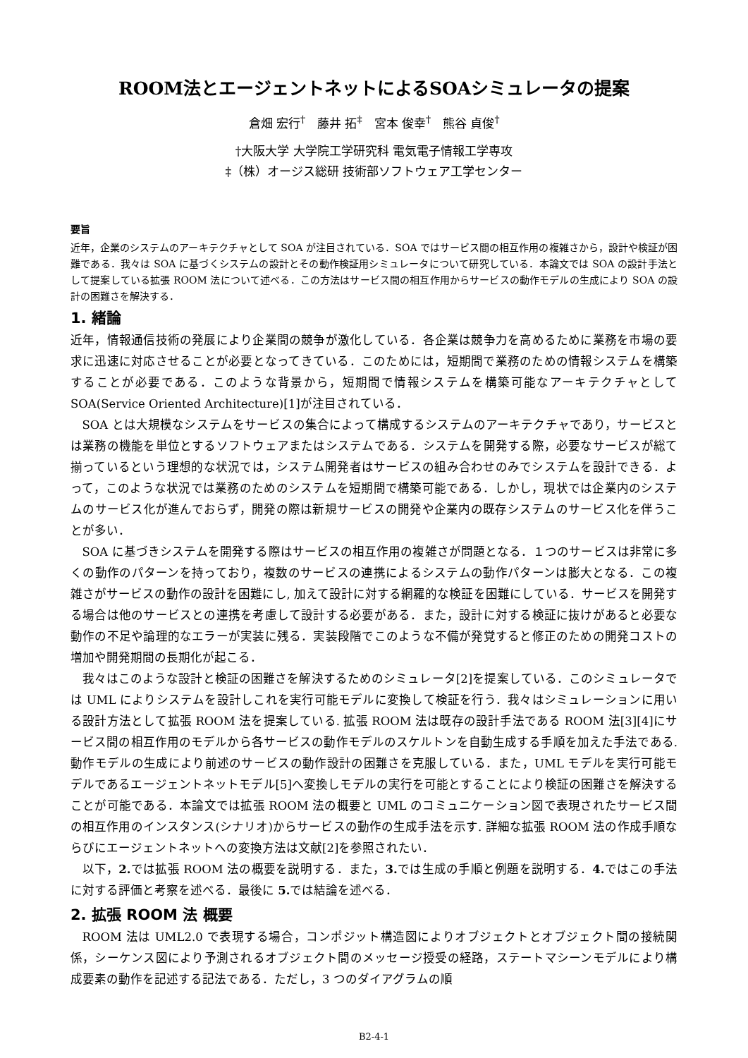ROOM法とエージェントネットによるSOAシミュレータの提案
倉畑 宏行<sup>†</sup>　藤井 拓<sup>‡</sup>　宮本 俊幸<sup>†</sup>　熊谷 貞俊<sup>†</sup>
†大阪大学 大学院工学研究科 電気電子情報工学専攻
‡（株）オージス総研 技術部ソフトウェア工学センター
要旨
近年，企業のシステムのアーキテクチャとして SOA が注目されている．SOA ではサービス間の相互作用の複雑さから，設計や検証が困難である．我々は SOA に基づくシステムの設計とその動作検証用シミュレータについて研究している．本論文では SOA の設計手法として提案している拡張 ROOM 法について述べる．この方法はサービス間の相互作用からサービスの動作モデルの生成により SOA の設計の困難さを解決する．
1. 緒論
近年，情報通信技術の発展により企業間の競争が激化している．各企業は競争力を高めるために業務を市場の要求に迅速に対応させることが必要となってきている．このためには，短期間で業務のための情報システムを構築することが必要である．このような背景から，短期間で情報システムを構築可能なアーキテクチャとして SOA(Service Oriented Architecture)[1]が注目されている．
SOA とは大規模なシステムをサービスの集合によって構成するシステムのアーキテクチャであり，サービスとは業務の機能を単位とするソフトウェアまたはシステムである．システムを開発する際，必要なサービスが総て揃っているという理想的な状況では，システム開発者はサービスの組み合わせのみでシステムを設計できる．よって，このような状況では業務のためのシステムを短期間で構築可能である．しかし，現状では企業内のシステムのサービス化が進んでおらず，開発の際は新規サービスの開発や企業内の既存システムのサービス化を伴うことが多い．
SOA に基づきシステムを開発する際はサービスの相互作用の複雑さが問題となる．１つのサービスは非常に多くの動作のパターンを持っており，複数のサービスの連携によるシステムの動作パターンは膨大となる．この複雑さがサービスの動作の設計を困難にし, 加えて設計に対する網羅的な検証を困難にしている．サービスを開発する場合は他のサービスとの連携を考慮して設計する必要がある．また，設計に対する検証に抜けがあると必要な動作の不足や論理的なエラーが実装に残る．実装段階でこのような不備が発覚すると修正のための開発コストの増加や開発期間の長期化が起こる．
我々はこのような設計と検証の困難さを解決するためのシミュレータ[2]を提案している．このシミュレータでは UML によりシステムを設計しこれを実行可能モデルに変換して検証を行う．我々はシミュレーションに用いる設計方法として拡張 ROOM 法を提案している. 拡張 ROOM 法は既存の設計手法である ROOM 法[3][4]にサービス間の相互作用のモデルから各サービスの動作モデルのスケルトンを自動生成する手順を加えた手法である. 動作モデルの生成により前述のサービスの動作設計の困難さを克服している．また，UML モデルを実行可能モデルであるエージェントネットモデル[5]へ変換しモデルの実行を可能とすることにより検証の困難さを解決することが可能である．本論文では拡張 ROOM 法の概要と UML のコミュニケーション図で表現されたサービス間の相互作用のインスタンス(シナリオ)からサービスの動作の生成手法を示す. 詳細な拡張 ROOM 法の作成手順ならびにエージェントネットへの変換方法は文献[2]を参照されたい．
以下，2. では拡張 ROOM 法の概要を説明する．また，3. では生成の手順と例題を説明する．4. ではこの手法に対する評価と考察を述べる．最後に 5. では結論を述べる．
2. 拡張 ROOM 法 概要
ROOM 法は UML2.0 で表現する場合，コンポジット構造図によりオブジェクトとオブジェクト間の接続関係，シーケンス図により予測されるオブジェクト間のメッセージ授受の経路，ステートマシーンモデルにより構成要素の動作を記述する記法である．ただし，3 つのダイアグラムの順
B2-4-1